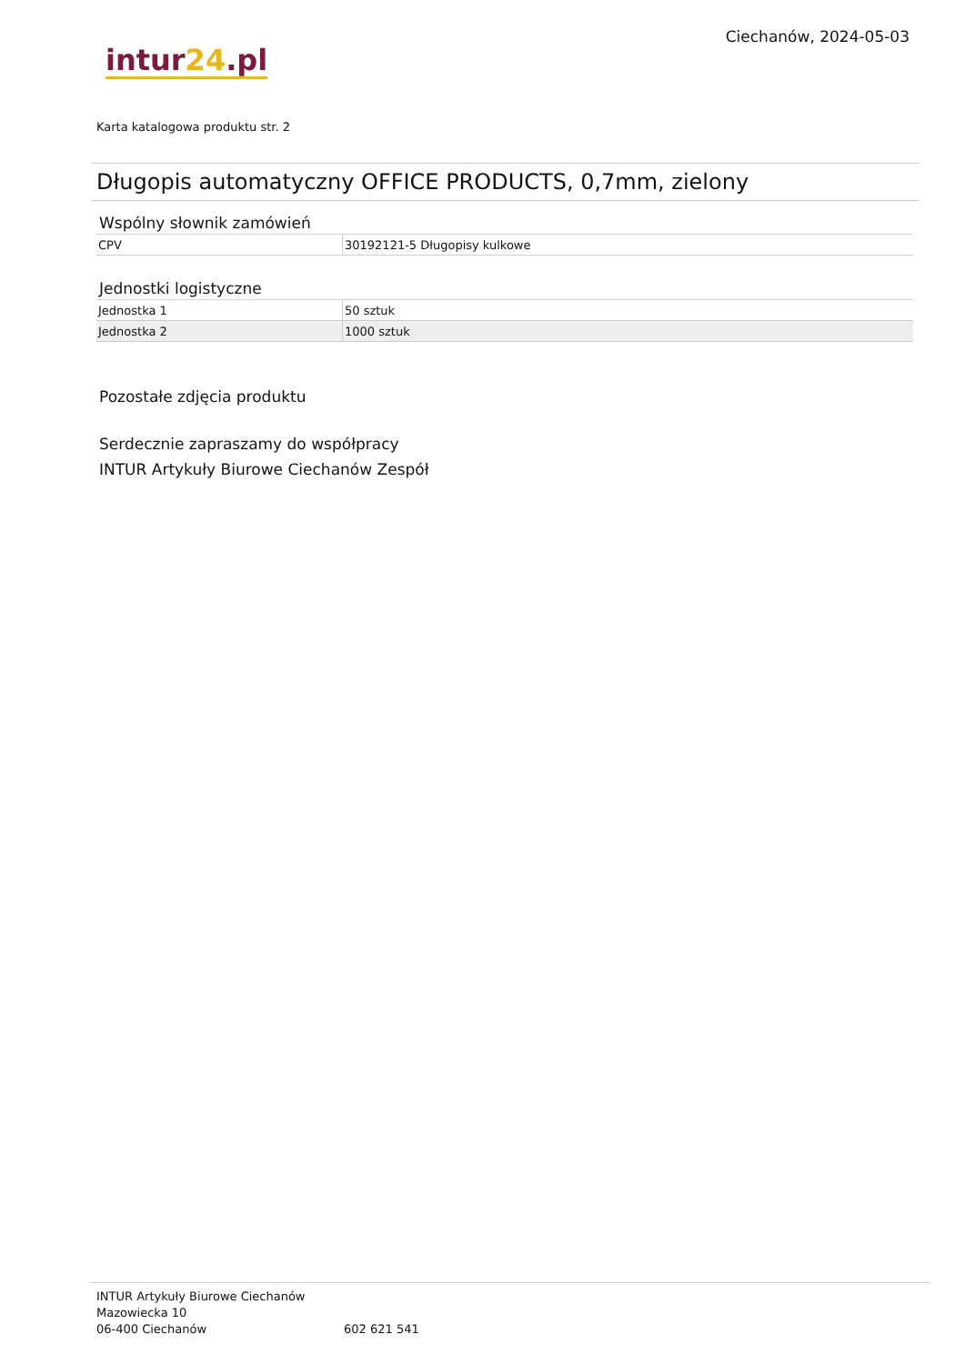intur24.pl
Ciechanów, 2024-05-03
Karta katalogowa produktu str. 2
Długopis automatyczny OFFICE PRODUCTS, 0,7mm, zielony
Wspólny słownik zamówień
| CPV | 30192121-5 Długopisy kulkowe |
Jednostki logistyczne
| Jednostka 1 | 50 sztuk |
| Jednostka 2 | 1000 sztuk |
Pozostałe zdjęcia produktu
Serdecznie zapraszamy do współpracy
INTUR Artykuły Biurowe Ciechanów Zespół
INTUR Artykuły Biurowe Ciechanów
Mazowiecka 10
06-400 Ciechanów
602 621 541